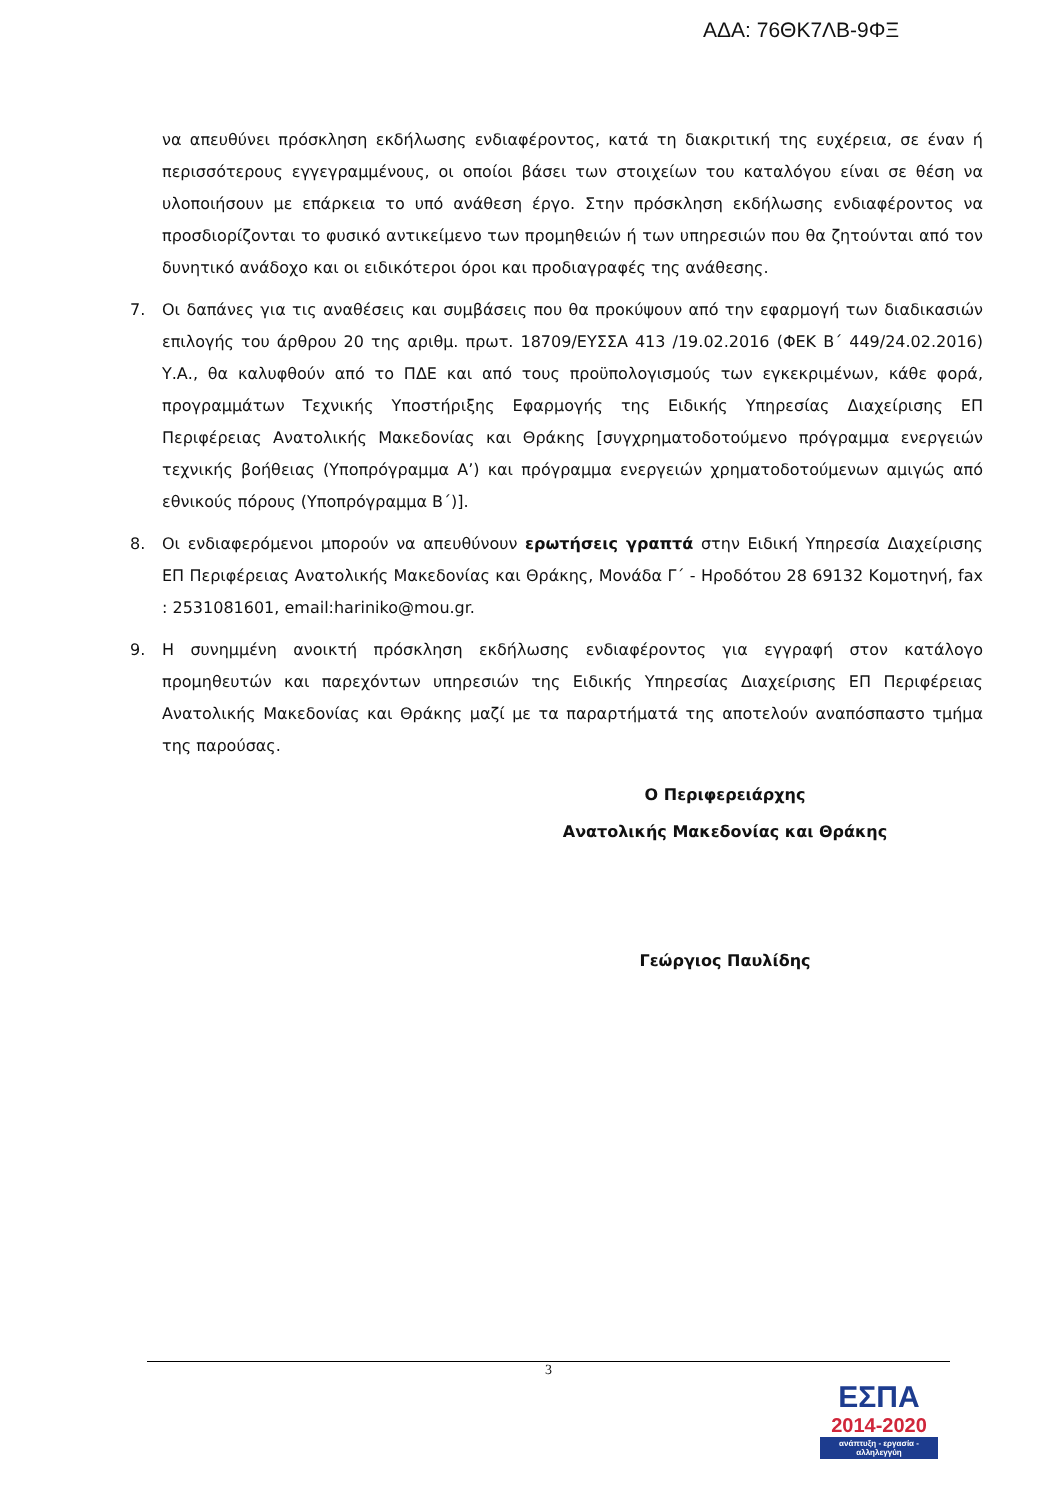ΑΔΑ: 76ΘΚ7ΛΒ-9ΦΞ
να απευθύνει πρόσκληση εκδήλωσης ενδιαφέροντος, κατά τη διακριτική της ευχέρεια, σε έναν ή περισσότερους εγγεγραμμένους, οι οποίοι βάσει των στοιχείων του καταλόγου είναι σε θέση να υλοποιήσουν με επάρκεια το υπό ανάθεση έργο. Στην πρόσκληση εκδήλωσης ενδιαφέροντος να προσδιορίζονται το φυσικό αντικείμενο των προμηθειών ή των υπηρεσιών που θα ζητούνται από τον δυνητικό ανάδοχο και οι ειδικότεροι όροι και προδιαγραφές της ανάθεσης.
7. Οι δαπάνες για τις αναθέσεις και συμβάσεις που θα προκύψουν από την εφαρμογή των διαδικασιών επιλογής του άρθρου 20 της αριθμ. πρωτ. 18709/ΕΥΣΣΑ 413 /19.02.2016 (ΦΕΚ Β΄ 449/24.02.2016) Υ.Α., θα καλυφθούν από το ΠΔΕ και από τους προϋπολογισμούς των εγκεκριμένων, κάθε φορά, προγραμμάτων Τεχνικής Υποστήριξης Εφαρμογής της Ειδικής Υπηρεσίας Διαχείρισης ΕΠ Περιφέρειας Ανατολικής Μακεδονίας και Θράκης [συγχρηματοδοτούμενο πρόγραμμα ενεργειών τεχνικής βοήθειας (Υποπρόγραμμα Α’) και πρόγραμμα ενεργειών χρηματοδοτούμενων αμιγώς από εθνικούς πόρους (Υποπρόγραμμα Β΄)].
8. Οι ενδιαφερόμενοι μπορούν να απευθύνουν ερωτήσεις γραπτά στην Ειδική Υπηρεσία Διαχείρισης ΕΠ Περιφέρειας Ανατολικής Μακεδονίας και Θράκης, Μονάδα Γ΄ - Ηροδότου 28 69132 Κομοτηνή, fax : 2531081601, email:hariniko@mou.gr.
9. Η συνημμένη ανοικτή πρόσκληση εκδήλωσης ενδιαφέροντος για εγγραφή στον κατάλογο προμηθευτών και παρεχόντων υπηρεσιών της Ειδικής Υπηρεσίας Διαχείρισης ΕΠ Περιφέρειας Ανατολικής Μακεδονίας και Θράκης μαζί με τα παραρτήματά της αποτελούν αναπόσπαστο τμήμα της παρούσας.
Ο Περιφερειάρχης
Ανατολικής Μακεδονίας και Θράκης
Γεώργιος Παυλίδης
3
ΕΣΠΑ
2014-2020
ανάπτυξη - εργασία - αλληλεγγύη